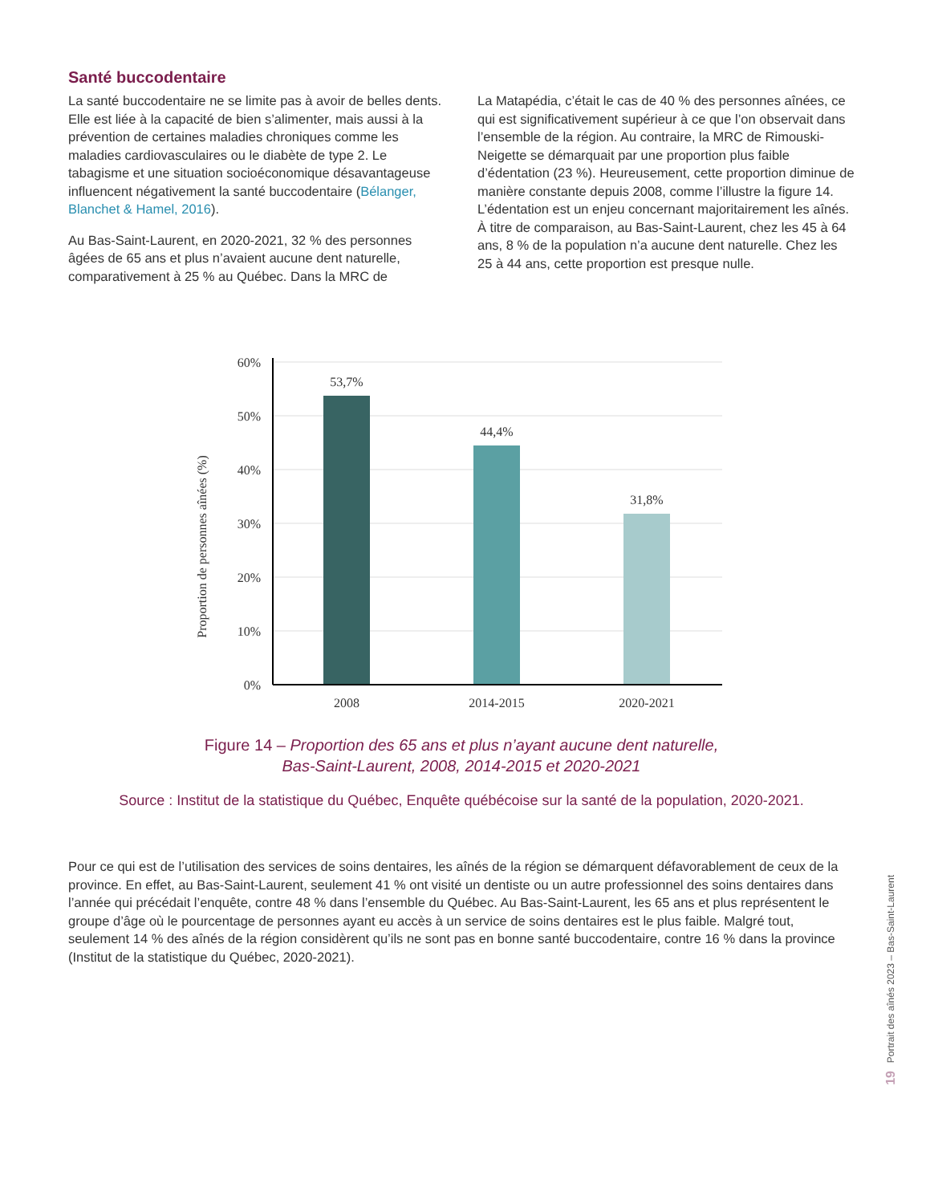Santé buccodentaire
La santé buccodentaire ne se limite pas à avoir de belles dents. Elle est liée à la capacité de bien s’alimenter, mais aussi à la prévention de certaines maladies chroniques comme les maladies cardiovasculaires ou le diabète de type 2. Le tabagisme et une situation socioéconomique désavantageuse influencent négativement la santé buccodentaire (Bélanger, Blanchet & Hamel, 2016).
Au Bas-Saint-Laurent, en 2020-2021, 32 % des personnes âgées de 65 ans et plus n’avaient aucune dent naturelle, comparativement à 25 % au Québec. Dans la MRC de
La Matapédia, c’était le cas de 40 % des personnes aînées, ce qui est significativement supérieur à ce que l’on observait dans l’ensemble de la région. Au contraire, la MRC de Rimouski-Neigette se démarquait par une proportion plus faible d’édentation (23 %). Heureusement, cette proportion diminue de manière constante depuis 2008, comme l’illustre la figure 14. L’édentation est un enjeu concernant majoritairement les aînés. À titre de comparaison, au Bas-Saint-Laurent, chez les 45 à 64 ans, 8 % de la population n’a aucune dent naturelle. Chez les 25 à 44 ans, cette proportion est presque nulle.
Proportion de personnes aînées (%)
60%
50%
40%
30%
20%
10%
0%
53,7%
44,4%
31,8%
2008
2014-2015
2020-2021
Figure 14 – Proportion des 65 ans et plus n’ayant aucune dent naturelle,
Bas-Saint-Laurent, 2008, 2014-2015 et 2020-2021
Source : Institut de la statistique du Québec, Enquête québécoise sur la santé de la population, 2020-2021.
Pour ce qui est de l’utilisation des services de soins dentaires, les aînés de la région se démarquent défavorablement de ceux de la province. En effet, au Bas-Saint-Laurent, seulement 41 % ont visité un dentiste ou un autre professionnel des soins dentaires dans l’année qui précédait l’enquête, contre 48 % dans l’ensemble du Québec. Au Bas-Saint-Laurent, les 65 ans et plus représentent le groupe d’âge où le pourcentage de personnes ayant eu accès à un service de soins dentaires est le plus faible. Malgré tout, seulement 14 % des aînés de la région considèrent qu’ils ne sont pas en bonne santé buccodentaire, contre 16 % dans la province (Institut de la statistique du Québec, 2020-2021).
Portrait des aînés 2023 – Bas-Saint-Laurent
19